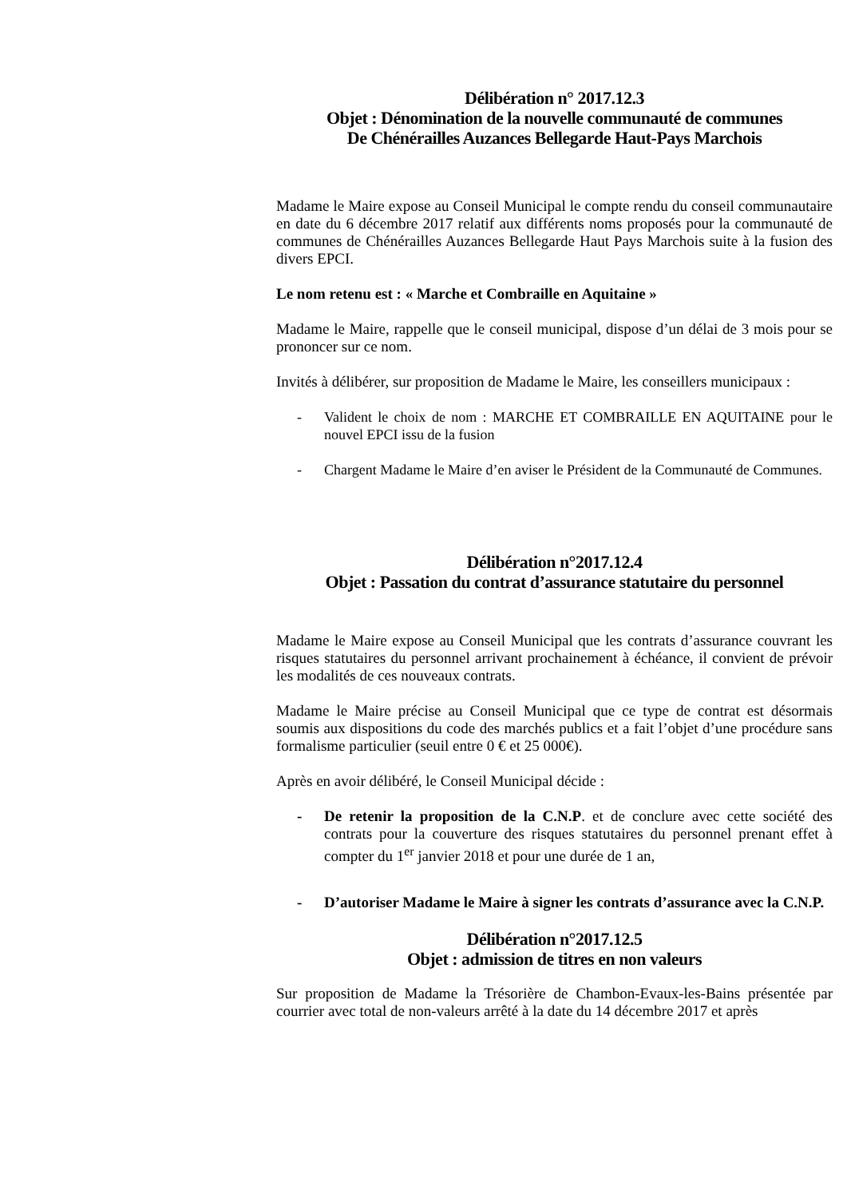Délibération n° 2017.12.3
Objet : Dénomination de la nouvelle communauté de communes
De Chénérailles Auzances Bellegarde Haut-Pays Marchois
Madame le Maire expose au Conseil Municipal le compte rendu du conseil communautaire en date du 6 décembre 2017 relatif aux différents noms proposés pour la communauté de communes de Chénérailles Auzances Bellegarde Haut Pays Marchois suite à la fusion des divers EPCI.
Le nom retenu est : « Marche et Combraille en Aquitaine »
Madame le Maire, rappelle que le conseil municipal, dispose d’un délai de 3 mois pour se prononcer sur ce nom.
Invités à délibérer, sur proposition de Madame le Maire, les conseillers municipaux :
- Valident le choix de nom : MARCHE ET COMBRAILLE EN AQUITAINE pour le nouvel EPCI issu de la fusion
- Chargent Madame le Maire d’en aviser le Président de la Communauté de Communes.
Délibération n°2017.12.4
Objet : Passation du contrat d’assurance statutaire du personnel
Madame le Maire expose au Conseil Municipal que les contrats d’assurance couvrant les risques statutaires du personnel arrivant prochainement à échéance, il convient de prévoir les modalités de ces nouveaux contrats.
Madame le Maire précise au Conseil Municipal que ce type de contrat est désormais soumis aux dispositions du code des marchés publics et a fait l’objet d’une procédure sans formalisme particulier (seuil entre 0 € et 25 000€).
Après en avoir délibéré, le Conseil Municipal décide :
- De retenir la proposition de la C.N.P. et de conclure avec cette société des contrats pour la couverture des risques statutaires du personnel prenant effet à compter du 1<sup>er</sup> janvier 2018 et pour une durée de 1 an,
- D’autoriser Madame le Maire à signer les contrats d’assurance avec la C.N.P.
Délibération n°2017.12.5
Objet : admission de titres en non valeurs
Sur proposition de Madame la Trésorière de Chambon-Evaux-les-Bains présentée par courrier avec total de non-valeurs arrêté à la date du 14 décembre 2017 et après